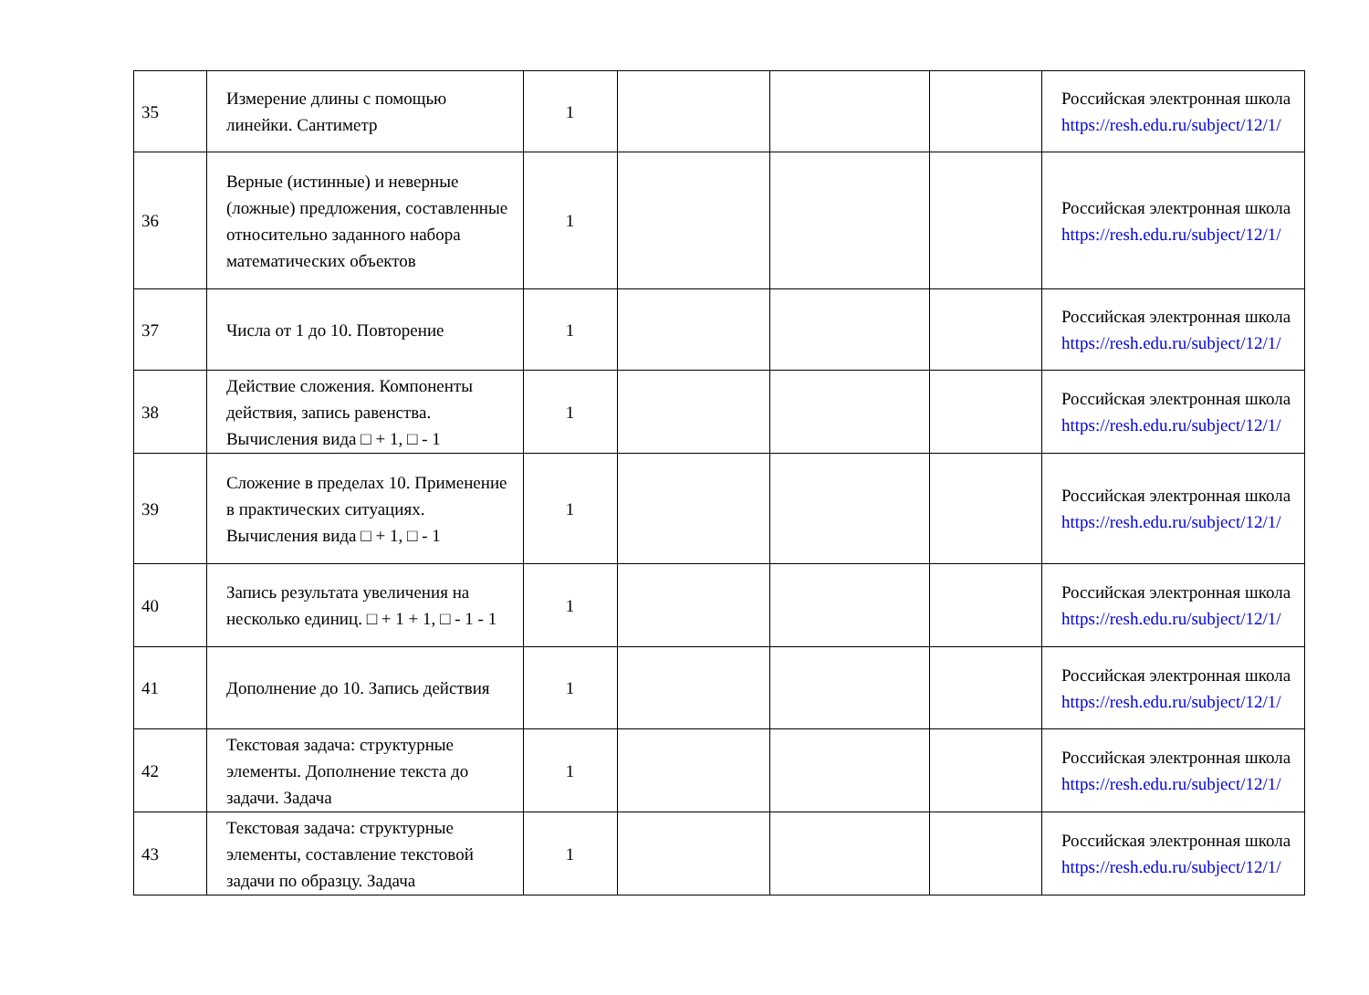| 35 | Измерение длины с помощью линейки. Сантиметр | 1 | | | | Российская электронная школа https://resh.edu.ru/subject/12/1/ |
| 36 | Верные (истинные) и неверные (ложные) предложения, составленные относительно заданного набора математических объектов | 1 | | | | Российская электронная школа https://resh.edu.ru/subject/12/1/ |
| 37 | Числа от 1 до 10. Повторение | 1 | | | | Российская электронная школа https://resh.edu.ru/subject/12/1/ |
| 38 | Действие сложения. Компоненты действия, запись равенства. Вычисления вида □ + 1, □ - 1 | 1 | | | | Российская электронная школа https://resh.edu.ru/subject/12/1/ |
| 39 | Сложение в пределах 10. Применение в практических ситуациях. Вычисления вида □ + 1, □ - 1 | 1 | | | | Российская электронная школа https://resh.edu.ru/subject/12/1/ |
| 40 | Запись результата увеличения на несколько единиц. □ + 1 + 1, □ - 1 - 1 | 1 | | | | Российская электронная школа https://resh.edu.ru/subject/12/1/ |
| 41 | Дополнение до 10. Запись действия | 1 | | | | Российская электронная школа https://resh.edu.ru/subject/12/1/ |
| 42 | Текстовая задача: структурные элементы. Дополнение текста до задачи. Задача | 1 | | | | Российская электронная школа https://resh.edu.ru/subject/12/1/ |
| 43 | Текстовая задача: структурные элементы, составление текстовой задачи по образцу. Задача | 1 | | | | Российская электронная школа https://resh.edu.ru/subject/12/1/ |